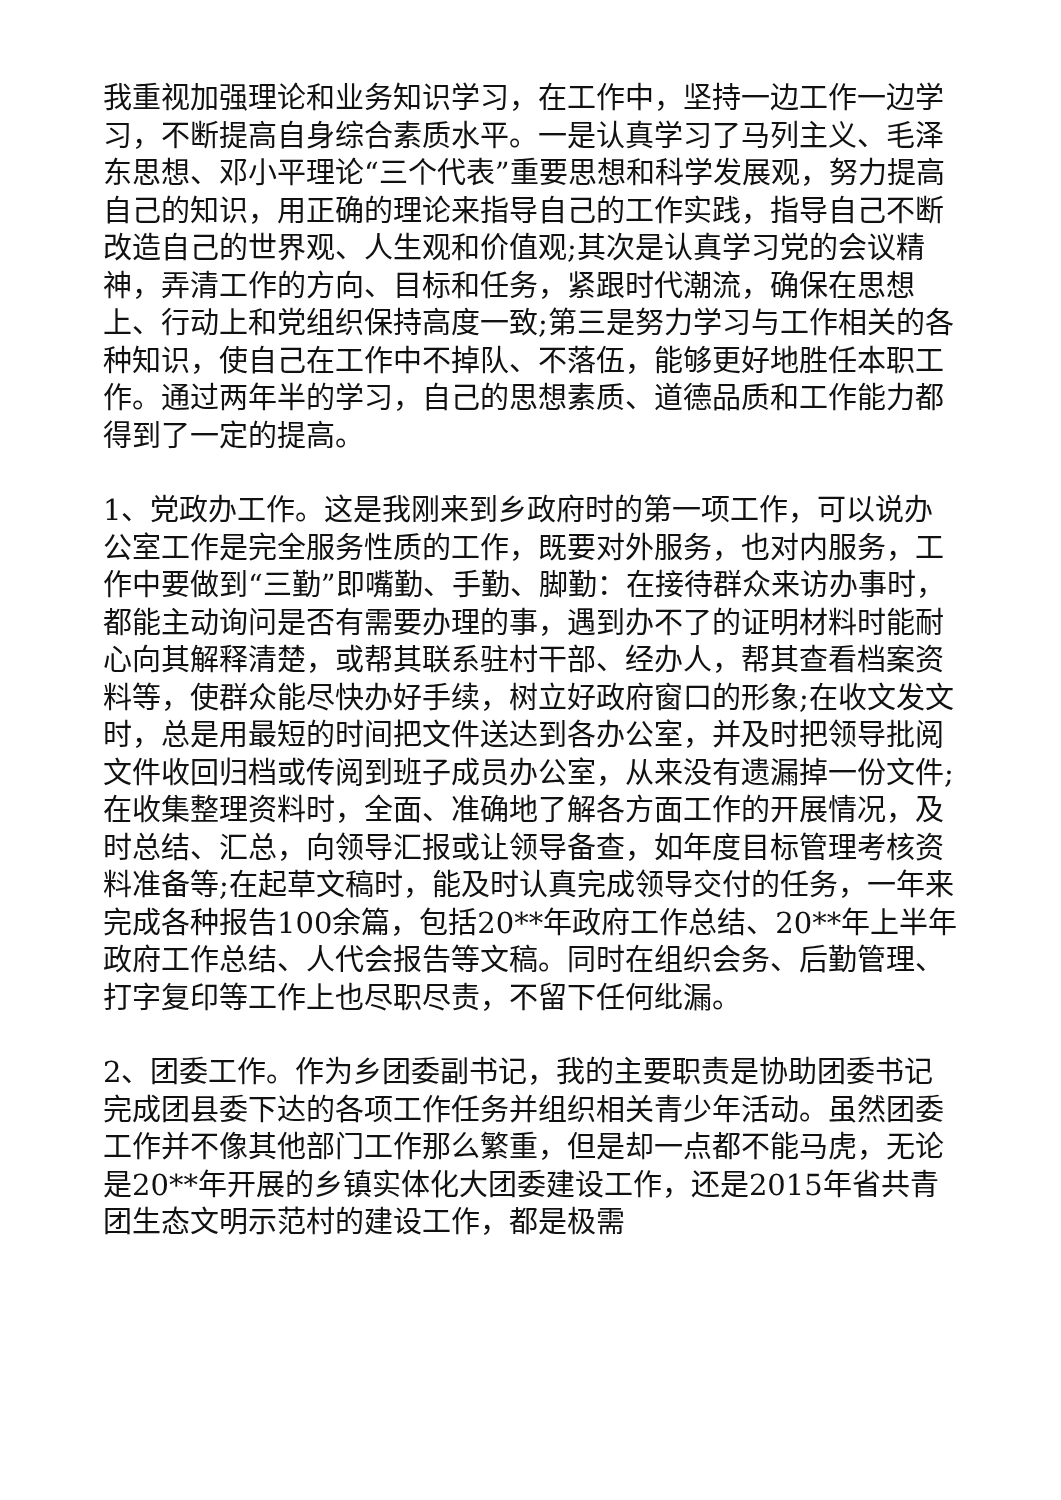我重视加强理论和业务知识学习，在工作中，坚持一边工作一边学习，不断提高自身综合素质水平。一是认真学习了马列主义、毛泽东思想、邓小平理论“三个代表”重要思想和科学发展观，努力提高自己的知识，用正确的理论来指导自己的工作实践，指导自己不断改造自己的世界观、人生观和价值观;其次是认真学习党的会议精神，弄清工作的方向、目标和任务，紧跟时代潮流，确保在思想上、行动上和党组织保持高度一致;第三是努力学习与工作相关的各种知识，使自己在工作中不掉队、不落伍，能够更好地胜任本职工作。通过两年半的学习，自己的思想素质、道德品质和工作能力都得到了一定的提高。
1、党政办工作。这是我刚来到乡政府时的第一项工作，可以说办公室工作是完全服务性质的工作，既要对外服务，也对内服务，工作中要做到“三勤”即嘴勤、手勤、脚勤：在接待群众来访办事时，都能主动询问是否有需要办理的事，遇到办不了的证明材料时能耐心向其解释清楚，或帮其联系驻村干部、经办人，帮其查看档案资料等，使群众能尽快办好手续，树立好政府窗口的形象;在收文发文时，总是用最短的时间把文件送达到各办公室，并及时把领导批阅文件收回归档或传阅到班子成员办公室，从来没有遗漏掉一份文件;在收集整理资料时，全面、准确地了解各方面工作的开展情况，及时总结、汇总，向领导汇报或让领导备查，如年度目标管理考核资料准备等;在起草文稿时，能及时认真完成领导交付的任务，一年来完成各种报告100余篇，包括20**年政府工作总结、20**年上半年政府工作总结、人代会报告等文稿。同时在组织会务、后勤管理、打字复印等工作上也尽职尽责，不留下任何纰漏。
2、团委工作。作为乡团委副书记，我的主要职责是协助团委书记完成团县委下达的各项工作任务并组织相关青少年活动。虽然团委工作并不像其他部门工作那么繁重，但是却一点都不能马虎，无论是20**年开展的乡镇实体化大团委建设工作，还是2015年省共青团生态文明示范村的建设工作，都是极需